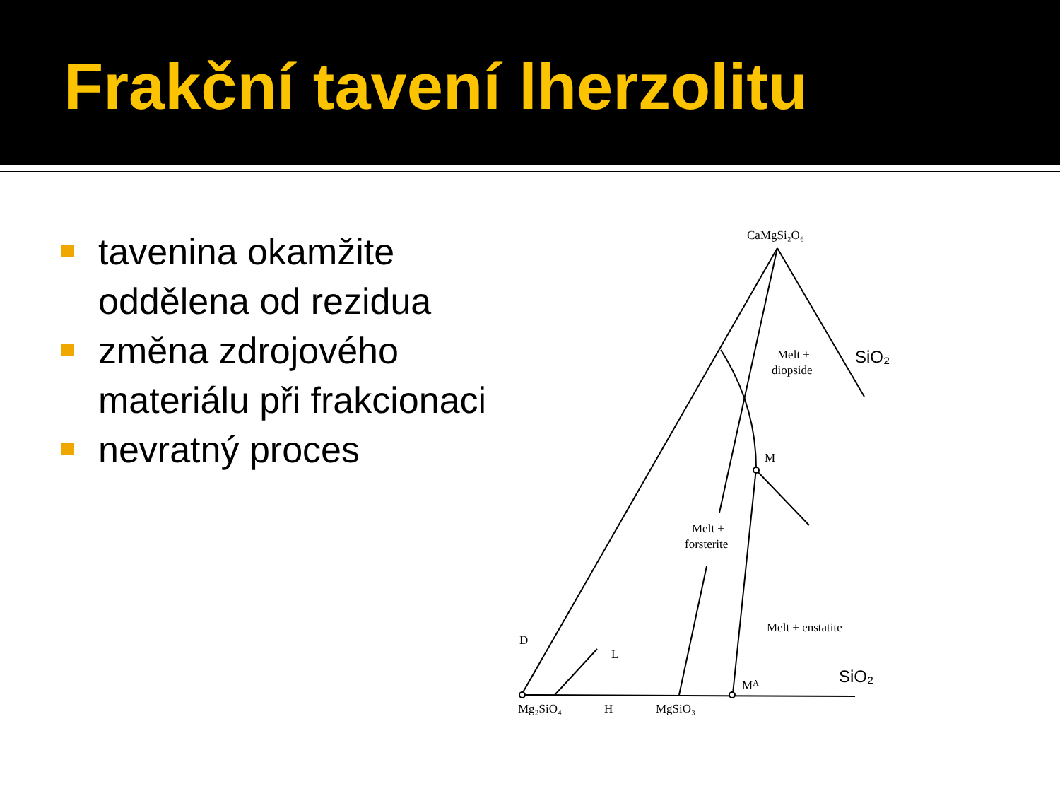Frakční tavení lherzolitu
tavenina okamžite oddělena od rezidua
změna zdrojového materiálu při frakcionaci
nevratný proces
CaMgSi₂O₆
SiO₂
Melt +
diopside
M
Melt +
forsterite
Melt + enstatite
D
L
MA
SiO₂
Mg₂SiO₄
H
MgSiO₃